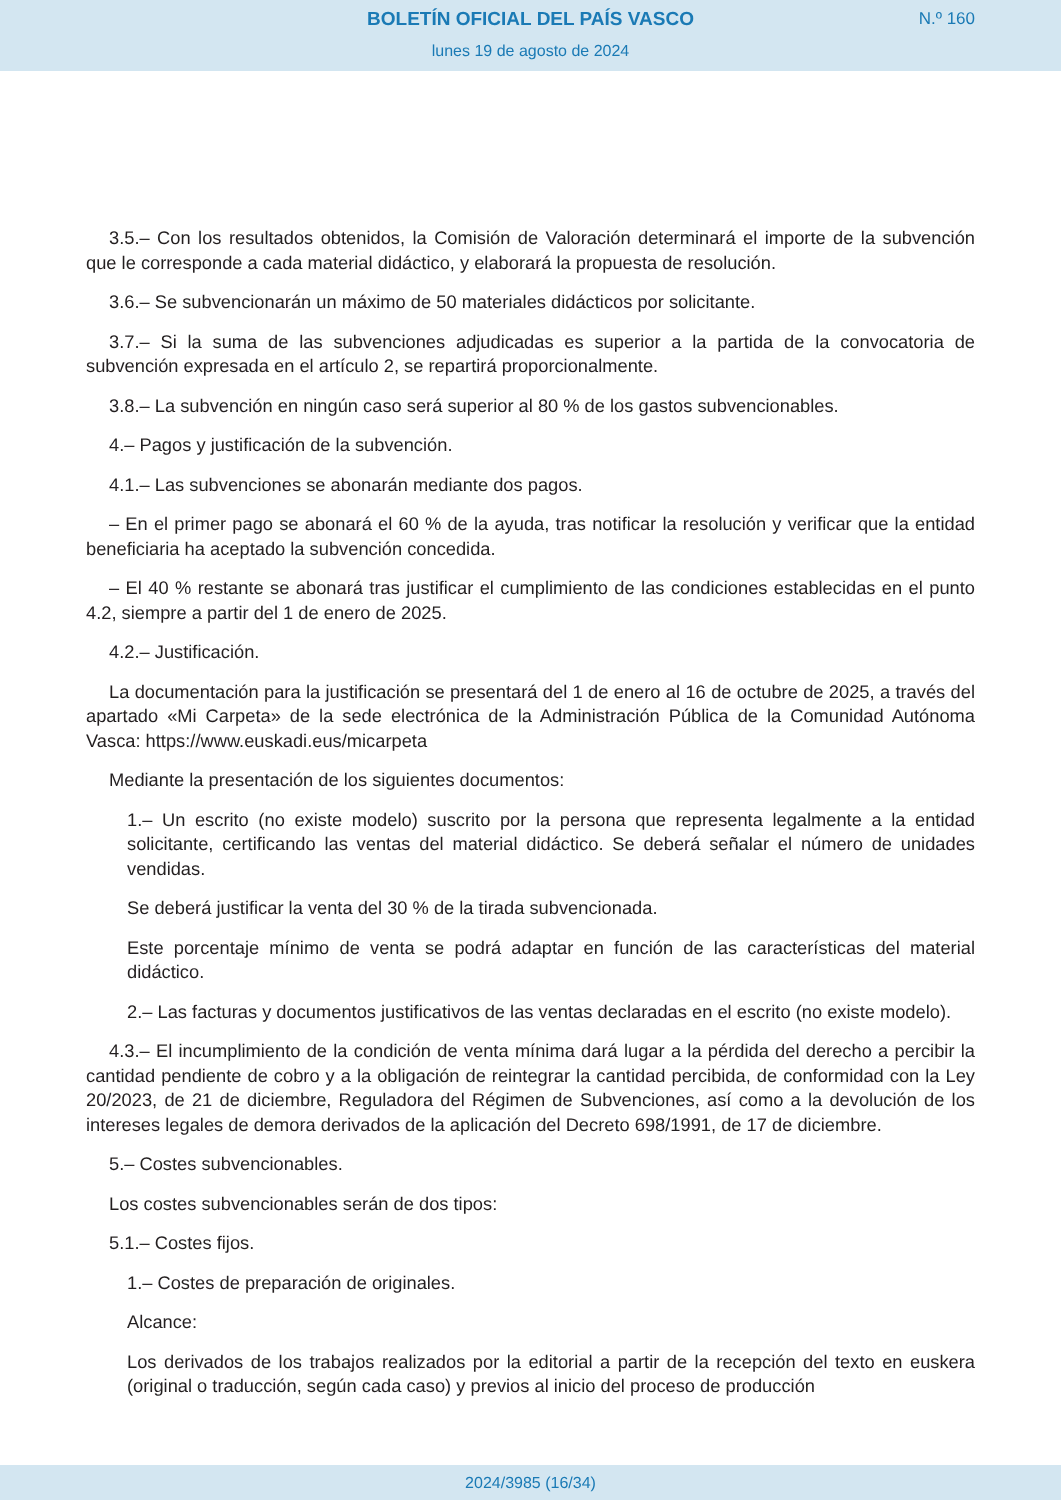BOLETÍN OFICIAL DEL PAÍS VASCO
N.º 160
lunes 19 de agosto de 2024
3.5.– Con los resultados obtenidos, la Comisión de Valoración determinará el importe de la subvención que le corresponde a cada material didáctico, y elaborará la propuesta de resolución.
3.6.– Se subvencionarán un máximo de 50 materiales didácticos por solicitante.
3.7.– Si la suma de las subvenciones adjudicadas es superior a la partida de la convocatoria de subvención expresada en el artículo 2, se repartirá proporcionalmente.
3.8.– La subvención en ningún caso será superior al 80 % de los gastos subvencionables.
4.– Pagos y justificación de la subvención.
4.1.– Las subvenciones se abonarán mediante dos pagos.
– En el primer pago se abonará el 60 % de la ayuda, tras notificar la resolución y verificar que la entidad beneficiaria ha aceptado la subvención concedida.
– El 40 % restante se abonará tras justificar el cumplimiento de las condiciones establecidas en el punto 4.2, siempre a partir del 1 de enero de 2025.
4.2.– Justificación.
La documentación para la justificación se presentará del 1 de enero al 16 de octubre de 2025, a través del apartado «Mi Carpeta» de la sede electrónica de la Administración Pública de la Comunidad Autónoma Vasca: https://www.euskadi.eus/micarpeta
Mediante la presentación de los siguientes documentos:
1.– Un escrito (no existe modelo) suscrito por la persona que representa legalmente a la entidad solicitante, certificando las ventas del material didáctico. Se deberá señalar el número de unidades vendidas.
Se deberá justificar la venta del 30 % de la tirada subvencionada.
Este porcentaje mínimo de venta se podrá adaptar en función de las características del material didáctico.
2.– Las facturas y documentos justificativos de las ventas declaradas en el escrito (no existe modelo).
4.3.– El incumplimiento de la condición de venta mínima dará lugar a la pérdida del derecho a percibir la cantidad pendiente de cobro y a la obligación de reintegrar la cantidad percibida, de conformidad con la Ley 20/2023, de 21 de diciembre, Reguladora del Régimen de Subvenciones, así como a la devolución de los intereses legales de demora derivados de la aplicación del Decreto 698/1991, de 17 de diciembre.
5.– Costes subvencionables.
Los costes subvencionables serán de dos tipos:
5.1.– Costes fijos.
1.– Costes de preparación de originales.
Alcance:
Los derivados de los trabajos realizados por la editorial a partir de la recepción del texto en euskera (original o traducción, según cada caso) y previos al inicio del proceso de producción
2024/3985 (16/34)